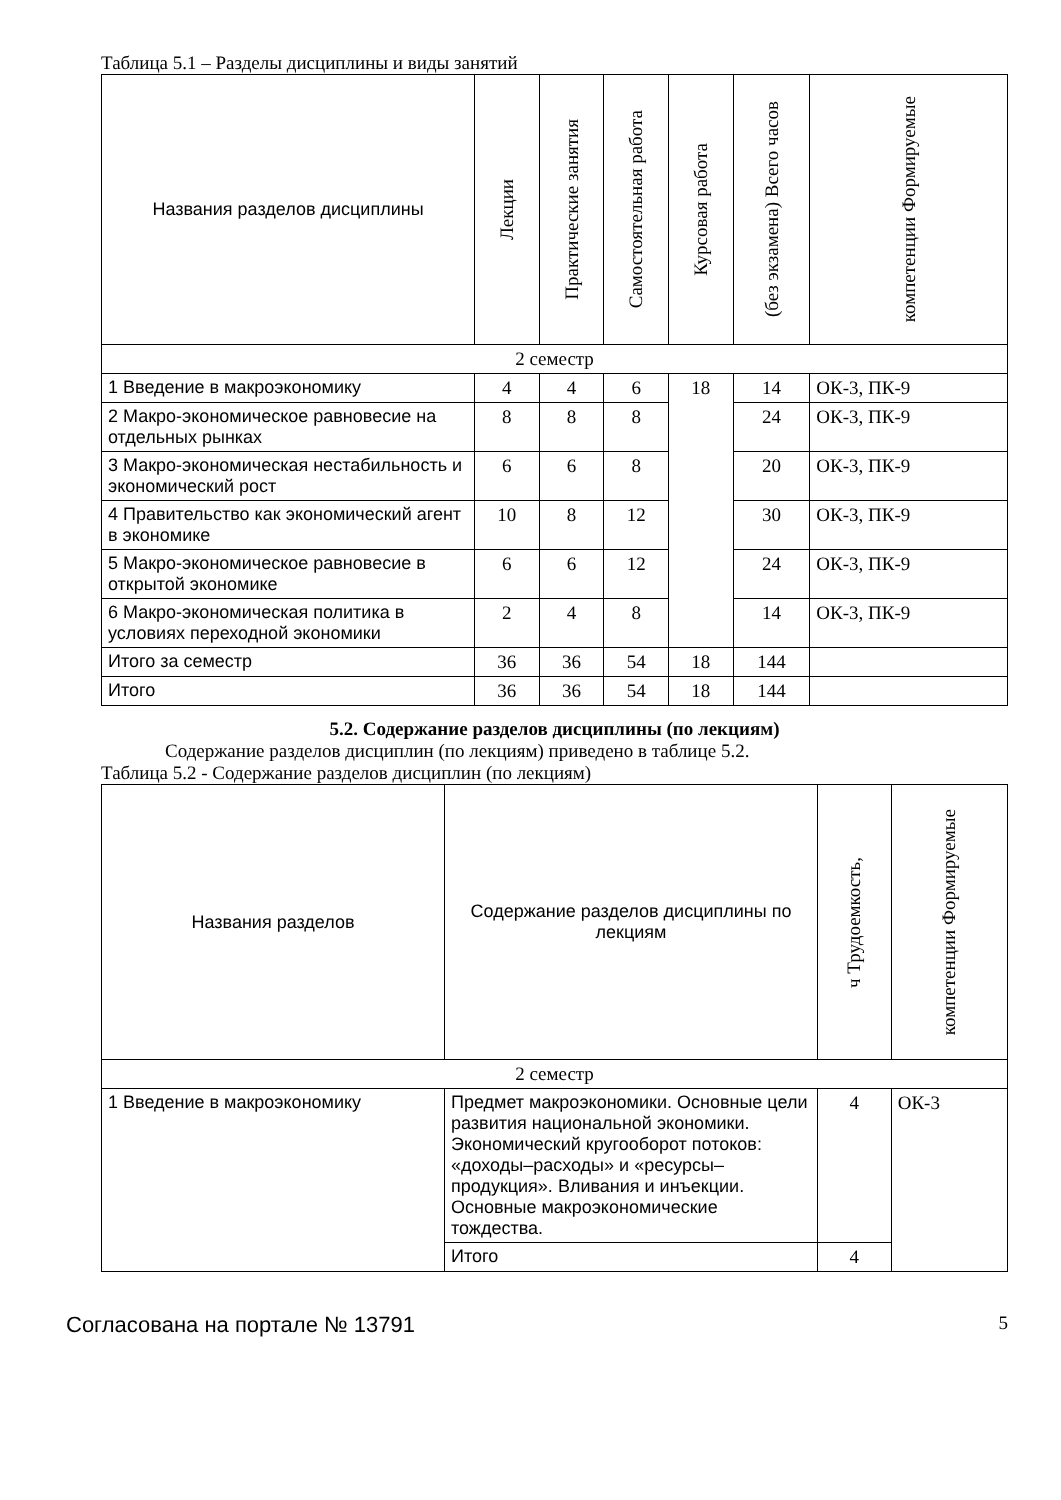Таблица 5.1 – Разделы дисциплины и виды занятий
| Названия разделов дисциплины | Лекции | Практические занятия | Самостоятельная работа | Курсовая работа | (без экзамена) Всего часов | компетенции Формируемые |
| --- | --- | --- | --- | --- | --- | --- |
| 2 семестр | | | | | | |
| 1 Введение в макроэкономику | 4 | 4 | 6 | 18 | 14 | ОК-3, ПК-9 |
| 2 Макро-экономическое равновесие на отдельных рынках | 8 | 8 | 8 | | 24 | ОК-3, ПК-9 |
| 3 Макро-экономическая нестабильность и экономический рост | 6 | 6 | 8 | | 20 | ОК-3, ПК-9 |
| 4 Правительство как экономический агент в экономике | 10 | 8 | 12 | | 30 | ОК-3, ПК-9 |
| 5 Макро-экономическое равновесие в открытой экономике | 6 | 6 | 12 | | 24 | ОК-3, ПК-9 |
| 6 Макро-экономическая политика в условиях переходной экономики | 2 | 4 | 8 | | 14 | ОК-3, ПК-9 |
| Итого за семестр | 36 | 36 | 54 | 18 | 144 | |
| Итого | 36 | 36 | 54 | 18 | 144 | |
5.2. Содержание разделов дисциплины (по лекциям)
Содержание разделов дисциплин (по лекциям) приведено в таблице 5.2.
Таблица 5.2 - Содержание разделов дисциплин (по лекциям)
| Названия разделов | Содержание разделов дисциплины по лекциям | ч Трудоемкость, | компетенции Формируемые |
| --- | --- | --- | --- |
| 2 семестр | | | |
| 1 Введение в макроэкономику | Предмет макроэкономики. Основные цели развития национальной экономики. Экономический кругооборот потоков: «доходы–расходы» и «ресурсы–продукция». Вливания и инъекции. Основные макроэкономические тождества. | 4 | ОК-3 |
| | Итого | 4 | |
Согласована на портале № 13791 5